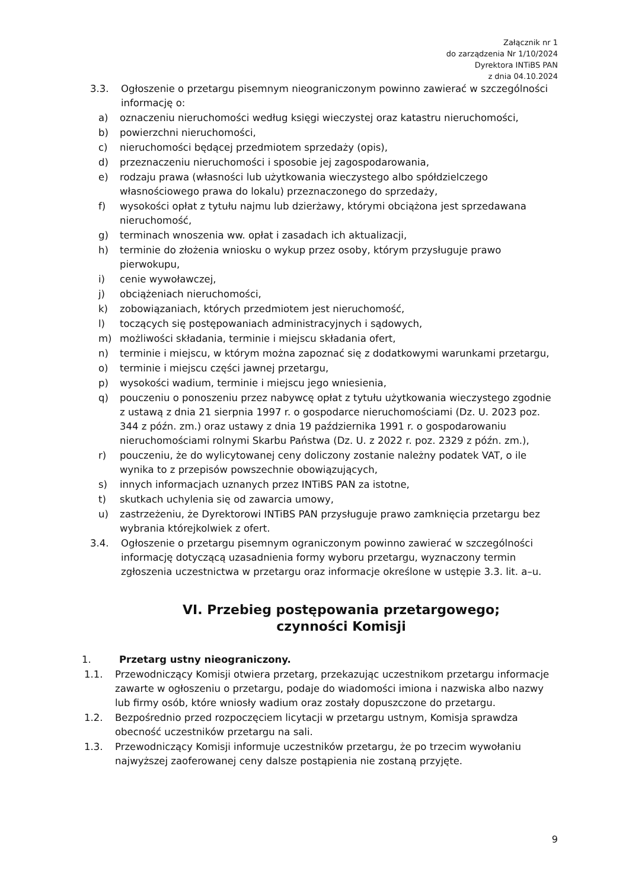Załącznik nr 1
do zarządzenia Nr 1/10/2024
Dyrektora INTiBS PAN
z dnia 04.10.2024
3.3. Ogłoszenie o przetargu pisemnym nieograniczonym powinno zawierać w szczególności informację o:
a) oznaczeniu nieruchomości według księgi wieczystej oraz katastru nieruchomości,
b) powierzchni nieruchomości,
c) nieruchomości będącej przedmiotem sprzedaży (opis),
d) przeznaczeniu nieruchomości i sposobie jej zagospodarowania,
e) rodzaju prawa (własności lub użytkowania wieczystego albo spółdzielczego własnościowego prawa do lokalu) przeznaczonego do sprzedaży,
f) wysokości opłat z tytułu najmu lub dzierżawy, którymi obciążona jest sprzedawana nieruchomość,
g) terminach wnoszenia ww. opłat i zasadach ich aktualizacji,
h) terminie do złożenia wniosku o wykup przez osoby, którym przysługuje prawo pierwokupu,
i) cenie wywoławczej,
j) obciążeniach nieruchomości,
k) zobowiązaniach, których przedmiotem jest nieruchomość,
l) toczących się postępowaniach administracyjnych i sądowych,
m) możliwości składania, terminie i miejscu składania ofert,
n) terminie i miejscu, w którym można zapoznać się z dodatkowymi warunkami przetargu,
o) terminie i miejscu części jawnej przetargu,
p) wysokości wadium, terminie i miejscu jego wniesienia,
q) pouczeniu o ponoszeniu przez nabywcę opłat z tytułu użytkowania wieczystego zgodnie z ustawą z dnia 21 sierpnia 1997 r. o gospodarce nieruchomościami (Dz. U. 2023 poz. 344 z późn. zm.) oraz ustawy z dnia 19 października 1991 r. o gospodarowaniu nieruchomościami rolnymi Skarbu Państwa (Dz. U. z 2022 r. poz. 2329 z późn. zm.),
r) pouczeniu, że do wylicytowanej ceny doliczony zostanie należny podatek VAT, o ile wynika to z przepisów powszechnie obowiązujących,
s) innych informacjach uznanych przez INTiBS PAN za istotne,
t) skutkach uchylenia się od zawarcia umowy,
u) zastrzeżeniu, że Dyrektorowi INTiBS PAN przysługuje prawo zamknięcia przetargu bez wybrania którejkolwiek z ofert.
3.4. Ogłoszenie o przetargu pisemnym ograniczonym powinno zawierać w szczególności informację dotyczącą uzasadnienia formy wyboru przetargu, wyznaczony termin zgłoszenia uczestnictwa w przetargu oraz informacje określone w ustępie 3.3. lit. a–u.
VI. Przebieg postępowania przetargowego;
czynności Komisji
1. Przetarg ustny nieograniczony.
1.1. Przewodniczący Komisji otwiera przetarg, przekazując uczestnikom przetargu informacje zawarte w ogłoszeniu o przetargu, podaje do wiadomości imiona i nazwiska albo nazwy lub firmy osób, które wniosły wadium oraz zostały dopuszczone do przetargu.
1.2. Bezpośrednio przed rozpoczęciem licytacji w przetargu ustnym, Komisja sprawdza obecność uczestników przetargu na sali.
1.3. Przewodniczący Komisji informuje uczestników przetargu, że po trzecim wywołaniu najwyższej zaoferowanej ceny dalsze postąpienia nie zostaną przyjęte.
9